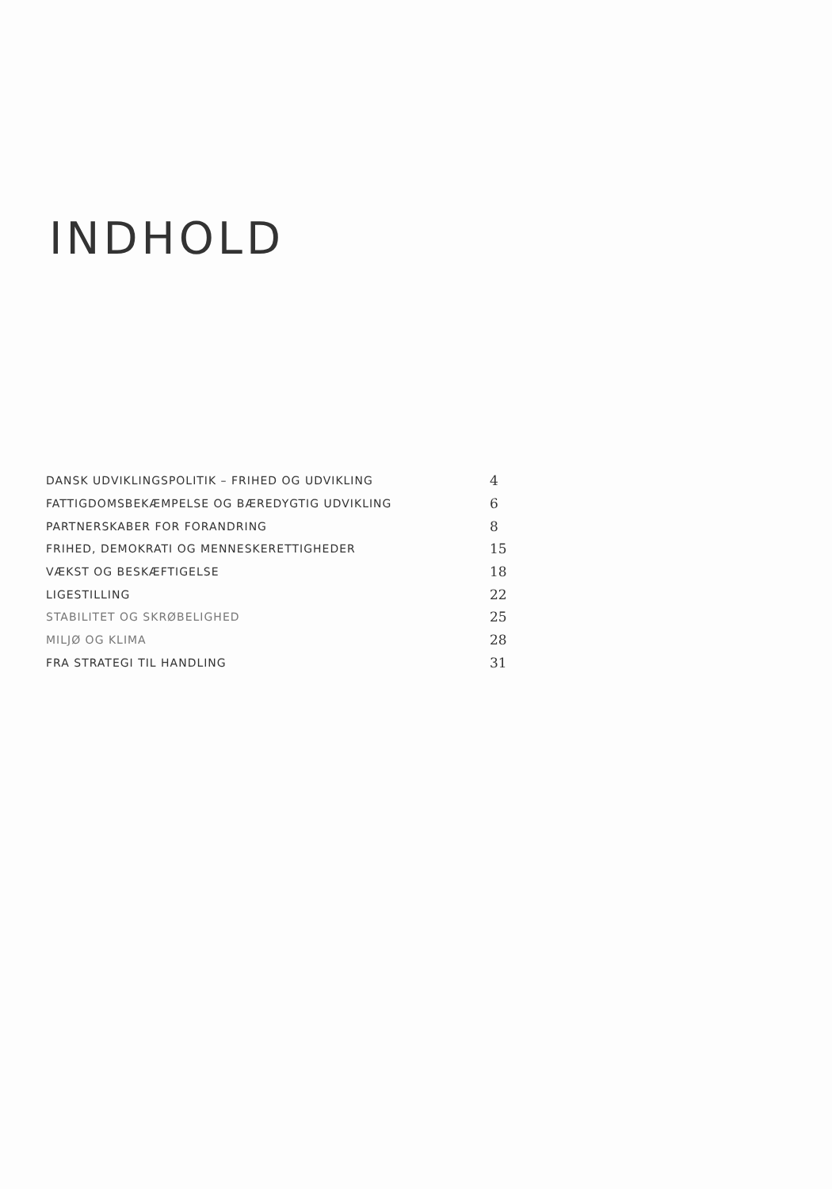INDHOLD
| DANSK UDVIKLINGSPOLITIK – FRIHED OG UDVIKLING | 4 |
| FATTIGDOMSBEKÆMPELSE OG BÆREDYGTIG UDVIKLING | 6 |
| PARTNERSKABER FOR FORANDRING | 8 |
| FRIHED, DEMOKRATI OG MENNESKERETTIGHEDER | 15 |
| VÆKST OG BESKÆFTIGELSE | 18 |
| LIGESTILLING | 22 |
| STABILITET OG SKRØBELIGHED | 25 |
| MILJØ OG KLIMA | 28 |
| FRA STRATEGI TIL HANDLING | 31 |